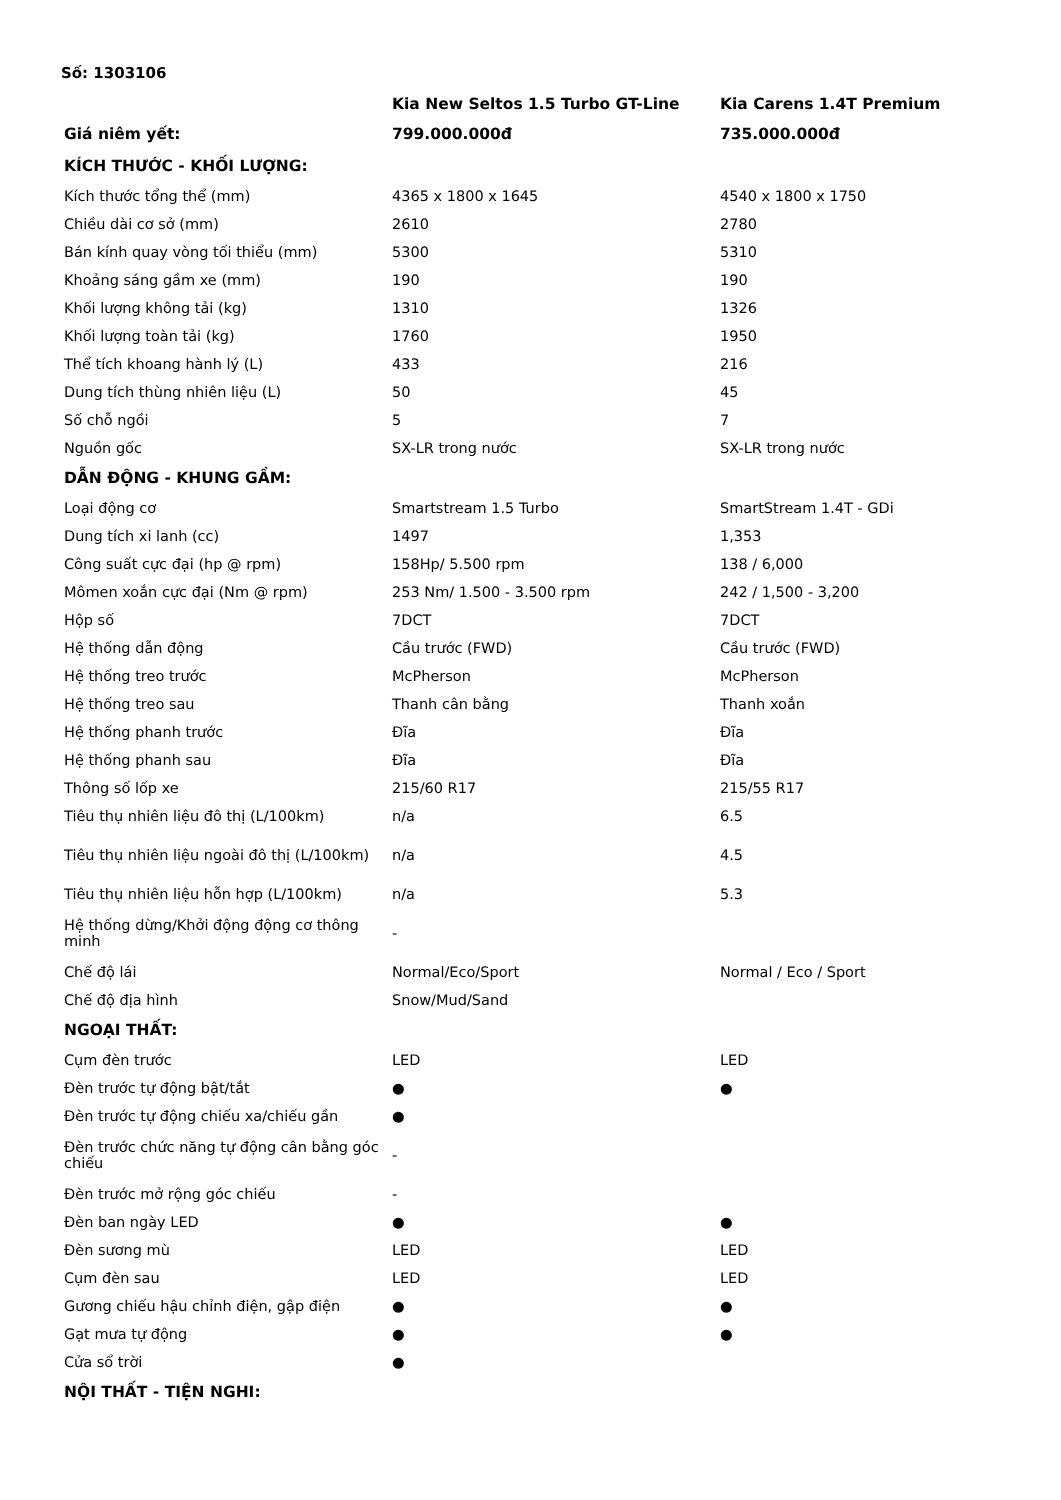Số: 1303106
| | Kia New Seltos 1.5 Turbo GT-Line | Kia Carens 1.4T Premium |
| --- | --- | --- |
| Giá niêm yết: | 799.000.000đ | 735.000.000đ |
| KÍCH THƯỚC - KHỐI LƯỢNG: | | |
| Kích thước tổng thể (mm) | 4365 x 1800 x 1645 | 4540 x 1800 x 1750 |
| Chiều dài cơ sở (mm) | 2610 | 2780 |
| Bán kính quay vòng tối thiểu (mm) | 5300 | 5310 |
| Khoảng sáng gầm xe (mm) | 190 | 190 |
| Khối lượng không tải (kg) | 1310 | 1326 |
| Khối lượng toàn tải (kg) | 1760 | 1950 |
| Thể tích khoang hành lý (L) | 433 | 216 |
| Dung tích thùng nhiên liệu (L) | 50 | 45 |
| Số chỗ ngồi | 5 | 7 |
| Nguồn gốc | SX-LR trong nước | SX-LR trong nước |
| DẪN ĐỘNG - KHUNG GẦM: | | |
| Loại động cơ | Smartstream 1.5 Turbo | SmartStream 1.4T - GDi |
| Dung tích xi lanh (cc) | 1497 | 1,353 |
| Công suất cực đại (hp @ rpm) | 158Hp/ 5.500 rpm | 138 / 6,000 |
| Mômen xoắn cực đại (Nm @ rpm) | 253 Nm/ 1.500 - 3.500 rpm | 242 / 1,500 - 3,200 |
| Hộp số | 7DCT | 7DCT |
| Hệ thống dẫn động | Cầu trước (FWD) | Cầu trước (FWD) |
| Hệ thống treo trước | McPherson | McPherson |
| Hệ thống treo sau | Thanh cân bằng | Thanh xoắn |
| Hệ thống phanh trước | Đĩa | Đĩa |
| Hệ thống phanh sau | Đĩa | Đĩa |
| Thông số lốp xe | 215/60 R17 | 215/55 R17 |
| Tiêu thụ nhiên liệu đô thị (L/100km) | n/a | 6.5 |
| Tiêu thụ nhiên liệu ngoài đô thị (L/100km) | n/a | 4.5 |
| Tiêu thụ nhiên liệu hỗn hợp (L/100km) | n/a | 5.3 |
| Hệ thống dừng/Khởi động động cơ thông minh | - | |
| Chế độ lái | Normal/Eco/Sport | Normal / Eco / Sport |
| Chế độ địa hình | Snow/Mud/Sand | |
| NGOẠI THẤT: | | |
| Cụm đèn trước | LED | LED |
| Đèn trước tự động bật/tắt | ● | ● |
| Đèn trước tự động chiếu xa/chiếu gần | ● | |
| Đèn trước chức năng tự động cân bằng góc chiếu | - | |
| Đèn trước mở rộng góc chiếu | - | |
| Đèn ban ngày LED | ● | ● |
| Đèn sương mù | LED | LED |
| Cụm đèn sau | LED | LED |
| Gương chiếu hậu chỉnh điện, gập điện | ● | ● |
| Gạt mưa tự động | ● | ● |
| Cửa sổ trời | ● | |
| NỘI THẤT - TIỆN NGHI: | | |